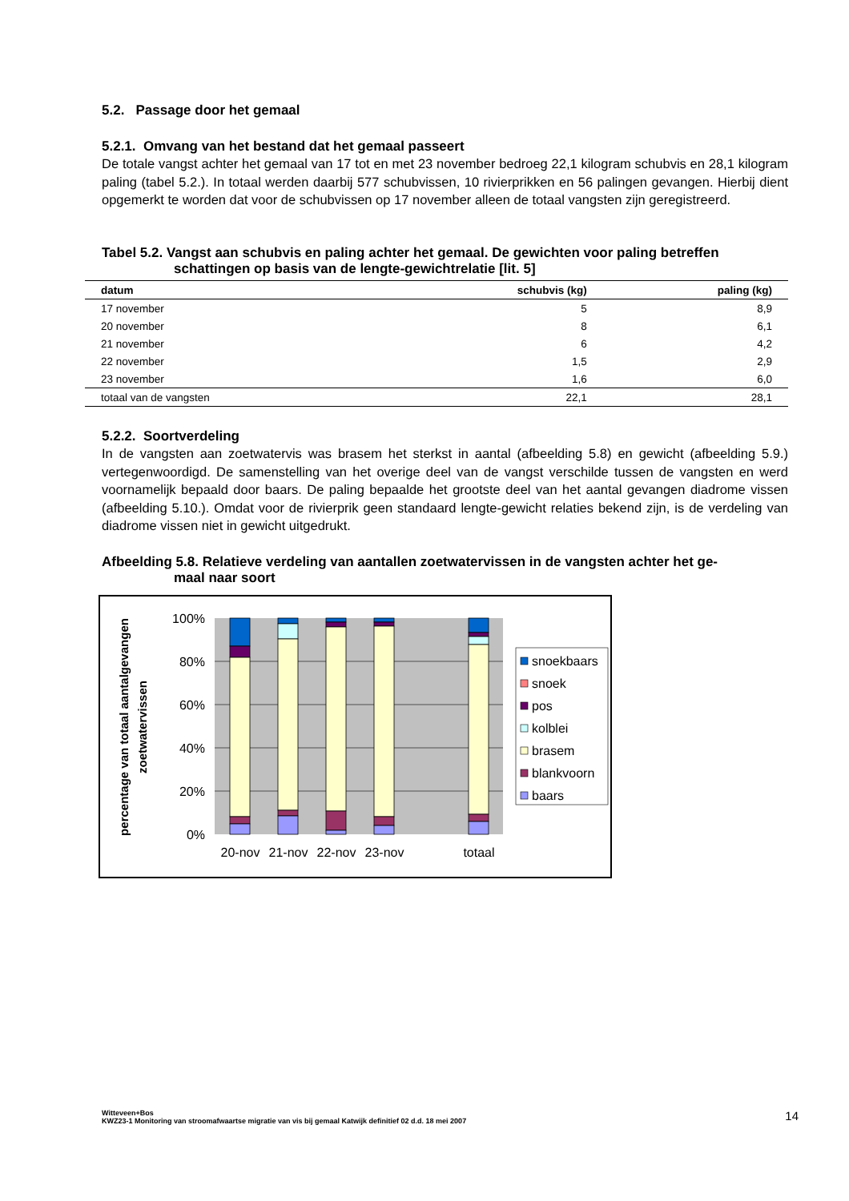5.2. Passage door het gemaal
5.2.1. Omvang van het bestand dat het gemaal passeert
De totale vangst achter het gemaal van 17 tot en met 23 november bedroeg 22,1 kilogram schubvis en 28,1 kilogram paling (tabel 5.2.). In totaal werden daarbij 577 schubvissen, 10 rivierprikken en 56 palingen gevangen. Hierbij dient opgemerkt te worden dat voor de schubvissen op 17 november alleen de totaal vangsten zijn geregistreerd.
Tabel 5.2. Vangst aan schubvis en paling achter het gemaal. De gewichten voor paling betreffen
schattingen op basis van de lengte-gewichtrelatie [lit. 5]
| datum | schubvis (kg) | paling (kg) |
| --- | --- | --- |
| 17 november | 5 | 8,9 |
| 20 november | 8 | 6,1 |
| 21 november | 6 | 4,2 |
| 22 november | 1,5 | 2,9 |
| 23 november | 1,6 | 6,0 |
| totaal van de vangsten | 22,1 | 28,1 |
5.2.2. Soortverdeling
In de vangsten aan zoetwatervis was brasem het sterkst in aantal (afbeelding 5.8) en gewicht (afbeelding 5.9.) vertegenwoordigd. De samenstelling van het overige deel van de vangst verschilde tussen de vangsten en werd voornamelijk bepaald door baars. De paling bepaalde het grootste deel van het aantal gevangen diadrome vissen (afbeelding 5.10.). Omdat voor de rivierprik geen standaard lengte-gewicht relaties bekend zijn, is de verdeling van diadrome vissen niet in gewicht uitgedrukt.
Afbeelding 5.8. Relatieve verdeling van aantallen zoetwatervissen in de vangsten achter het ge-
maal naar soort
100%
80%
60%
40%
20%
0%
20-nov
21-nov
22-nov
23-nov
totaal
percentage van totaal aantalgevangen
zoetwatervissen
snoekbaars
snoek
pos
kolblei
brasem
blankvoorn
baars
14
Witteveen+Bos
KWZ23-1 Monitoring van stroomafwaartse migratie van vis bij gemaal Katwijk definitief 02 d.d. 18 mei 2007